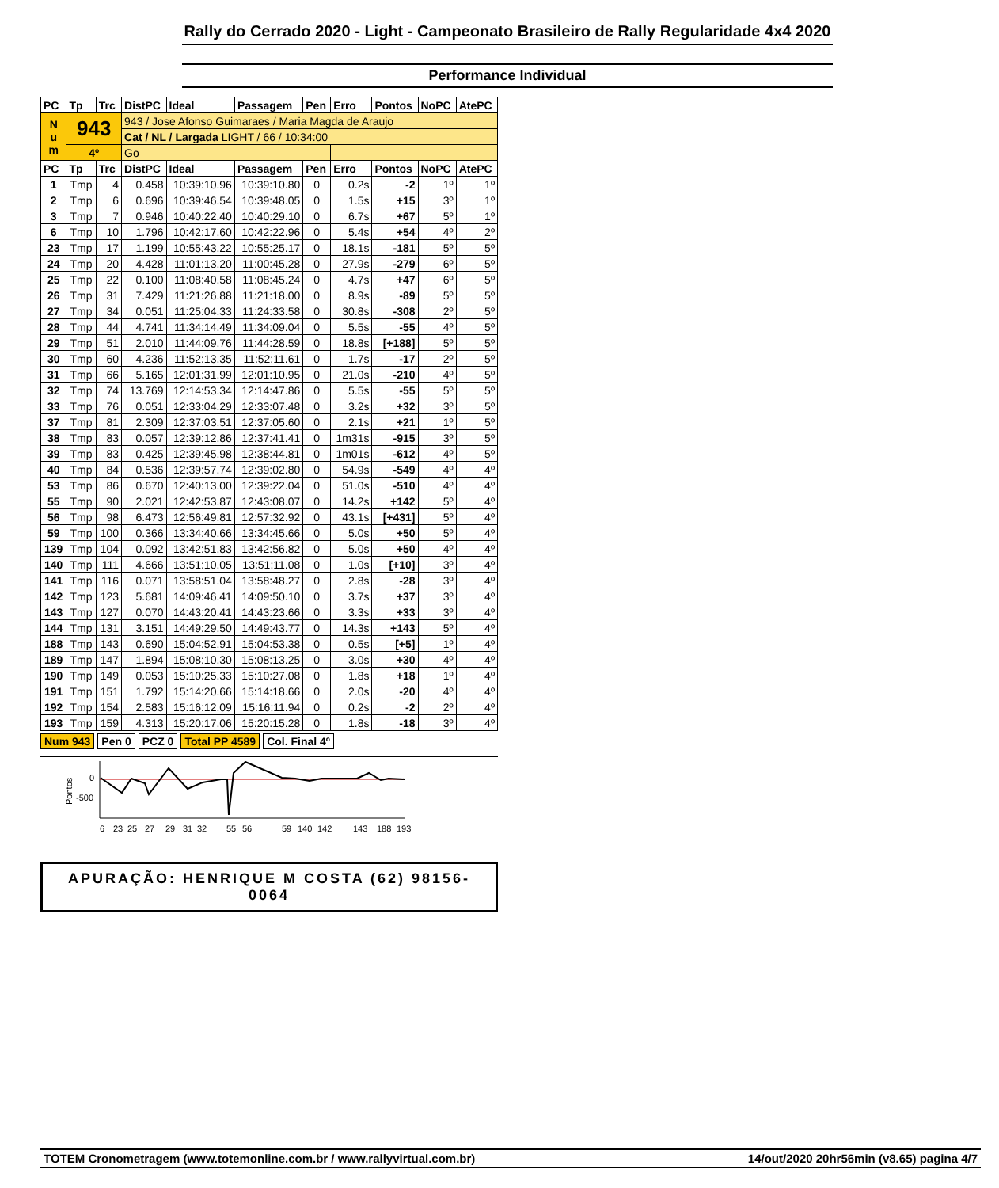Rally do Cerrado 2020 - Light - Campeonato Brasileiro de Rally Regularidade 4x4 2020
Performance Individual
| PC | Tp | Trc | DistPC | Ideal | Passagem | Pen | Erro | Pontos | NoPC | AtePC |
| --- | --- | --- | --- | --- | --- | --- | --- | --- | --- | --- |
| N u m | 943 | | 943 / Jose Afonso Guimaraes / Maria Magda de Araujo | | | | | | | |
| | | | Cat / NL / Largada LIGHT / 66 / 10:34:00 | | | | | | | |
| | 4º | | Go | | | | | | | |
| PC | Tp | Trc | DistPC | Ideal | Passagem | Pen | Erro | Pontos | NoPC | AtePC |
| 1 | Tmp | 4 | 0.458 | 10:39:10.96 | 10:39:10.80 | 0 | 0.2s | -2 | 1º | 1º |
| 2 | Tmp | 6 | 0.696 | 10:39:46.54 | 10:39:48.05 | 0 | 1.5s | +15 | 3º | 1º |
| 3 | Tmp | 7 | 0.946 | 10:40:22.40 | 10:40:29.10 | 0 | 6.7s | +67 | 5º | 1º |
| 6 | Tmp | 10 | 1.796 | 10:42:17.60 | 10:42:22.96 | 0 | 5.4s | +54 | 4º | 2º |
| 23 | Tmp | 17 | 1.199 | 10:55:43.22 | 10:55:25.17 | 0 | 18.1s | -181 | 5º | 5º |
| 24 | Tmp | 20 | 4.428 | 11:01:13.20 | 11:00:45.28 | 0 | 27.9s | -279 | 6º | 5º |
| 25 | Tmp | 22 | 0.100 | 11:08:40.58 | 11:08:45.24 | 0 | 4.7s | +47 | 6º | 5º |
| 26 | Tmp | 31 | 7.429 | 11:21:26.88 | 11:21:18.00 | 0 | 8.9s | -89 | 5º | 5º |
| 27 | Tmp | 34 | 0.051 | 11:25:04.33 | 11:24:33.58 | 0 | 30.8s | -308 | 2º | 5º |
| 28 | Tmp | 44 | 4.741 | 11:34:14.49 | 11:34:09.04 | 0 | 5.5s | -55 | 4º | 5º |
| 29 | Tmp | 51 | 2.010 | 11:44:09.76 | 11:44:28.59 | 0 | 18.8s | [+188] | 5º | 5º |
| 30 | Tmp | 60 | 4.236 | 11:52:13.35 | 11:52:11.61 | 0 | 1.7s | -17 | 2º | 5º |
| 31 | Tmp | 66 | 5.165 | 12:01:31.99 | 12:01:10.95 | 0 | 21.0s | -210 | 4º | 5º |
| 32 | Tmp | 74 | 13.769 | 12:14:53.34 | 12:14:47.86 | 0 | 5.5s | -55 | 5º | 5º |
| 33 | Tmp | 76 | 0.051 | 12:33:04.29 | 12:33:07.48 | 0 | 3.2s | +32 | 3º | 5º |
| 37 | Tmp | 81 | 2.309 | 12:37:03.51 | 12:37:05.60 | 0 | 2.1s | +21 | 1º | 5º |
| 38 | Tmp | 83 | 0.057 | 12:39:12.86 | 12:37:41.41 | 0 | 1m31s | -915 | 3º | 5º |
| 39 | Tmp | 83 | 0.425 | 12:39:45.98 | 12:38:44.81 | 0 | 1m01s | -612 | 4º | 5º |
| 40 | Tmp | 84 | 0.536 | 12:39:57.74 | 12:39:02.80 | 0 | 54.9s | -549 | 4º | 4º |
| 53 | Tmp | 86 | 0.670 | 12:40:13.00 | 12:39:22.04 | 0 | 51.0s | -510 | 4º | 4º |
| 55 | Tmp | 90 | 2.021 | 12:42:53.87 | 12:43:08.07 | 0 | 14.2s | +142 | 5º | 4º |
| 56 | Tmp | 98 | 6.473 | 12:56:49.81 | 12:57:32.92 | 0 | 43.1s | [+431] | 5º | 4º |
| 59 | Tmp | 100 | 0.366 | 13:34:40.66 | 13:34:45.66 | 0 | 5.0s | +50 | 5º | 4º |
| 139 | Tmp | 104 | 0.092 | 13:42:51.83 | 13:42:56.82 | 0 | 5.0s | +50 | 4º | 4º |
| 140 | Tmp | 111 | 4.666 | 13:51:10.05 | 13:51:11.08 | 0 | 1.0s | [+10] | 3º | 4º |
| 141 | Tmp | 116 | 0.071 | 13:58:51.04 | 13:58:48.27 | 0 | 2.8s | -28 | 3º | 4º |
| 142 | Tmp | 123 | 5.681 | 14:09:46.41 | 14:09:50.10 | 0 | 3.7s | +37 | 3º | 4º |
| 143 | Tmp | 127 | 0.070 | 14:43:20.41 | 14:43:23.66 | 0 | 3.3s | +33 | 3º | 4º |
| 144 | Tmp | 131 | 3.151 | 14:49:29.50 | 14:49:43.77 | 0 | 14.3s | +143 | 5º | 4º |
| 188 | Tmp | 143 | 0.690 | 15:04:52.91 | 15:04:53.38 | 0 | 0.5s | [+5] | 1º | 4º |
| 189 | Tmp | 147 | 1.894 | 15:08:10.30 | 15:08:13.25 | 0 | 3.0s | +30 | 4º | 4º |
| 190 | Tmp | 149 | 0.053 | 15:10:25.33 | 15:10:27.08 | 0 | 1.8s | +18 | 1º | 4º |
| 191 | Tmp | 151 | 1.792 | 15:14:20.66 | 15:14:18.66 | 0 | 2.0s | -20 | 4º | 4º |
| 192 | Tmp | 154 | 2.583 | 15:16:12.09 | 15:16:11.94 | 0 | 0.2s | -2 | 2º | 4º |
| 193 | Tmp | 159 | 4.313 | 15:20:17.06 | 15:20:15.28 | 0 | 1.8s | -18 | 3º | 4º |
Num 943 Pen 0 PCZ 0 Total PP 4589 Col. Final 4º
Pontos
0
-500
6
23
25
27
29
31
32
55
56
59
140
142
143
188
193
APURAÇÃO: HENRIQUE M COSTA (62) 98156-0064
TOTEM Cronometragem (www.totemonline.com.br / www.rallyvirtual.com.br) 14/out/2020 20hr56min (v8.65) pagina 4/7